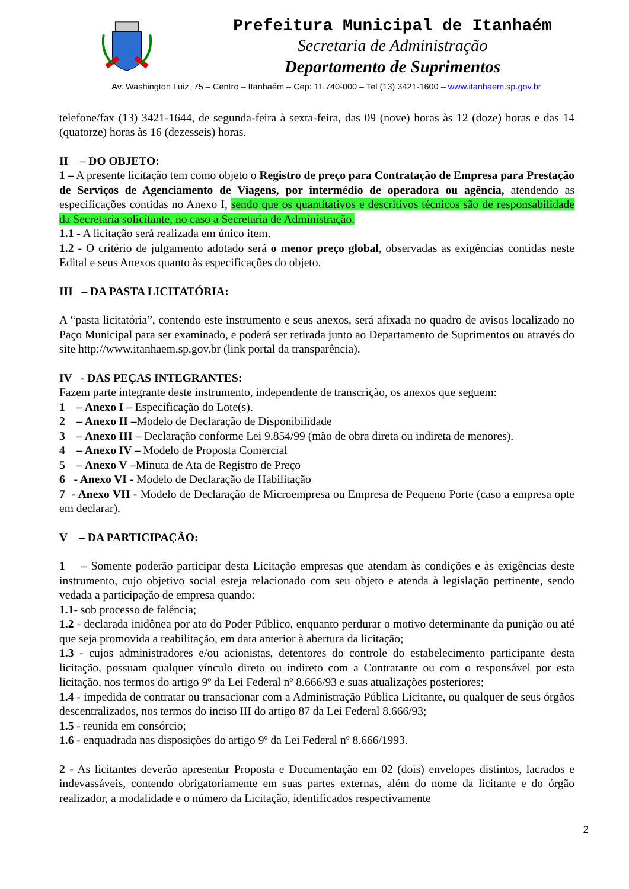Prefeitura Municipal de Itanhaém
Secretaria de Administração
Departamento de Suprimentos
Av. Washington Luiz, 75 – Centro – Itanhaém – Cep: 11.740-000 – Tel (13) 3421-1600 – www.itanhaem.sp.gov.br
telefone/fax (13) 3421-1644, de segunda-feira à sexta-feira, das 09 (nove) horas às 12 (doze) horas e das 14 (quatorze) horas às 16 (dezesseis) horas.
II – DO OBJETO:
1 – A presente licitação tem como objeto o Registro de preço para Contratação de Empresa para Prestação de Serviços de Agenciamento de Viagens, por intermédio de operadora ou agência, atendendo as especificações contidas no Anexo I, sendo que os quantitativos e descritivos técnicos são de responsabilidade da Secretaria solicitante, no caso a Secretaria de Administração.
1.1 - A licitação será realizada em único item.
1.2 - O critério de julgamento adotado será o menor preço global, observadas as exigências contidas neste Edital e seus Anexos quanto às especificações do objeto.
III – DA PASTA LICITATÓRIA:
A “pasta licitatória”, contendo este instrumento e seus anexos, será afixada no quadro de avisos localizado no Paço Municipal para ser examinado, e poderá ser retirada junto ao Departamento de Suprimentos ou através do site http://www.itanhaem.sp.gov.br (link portal da transparência).
IV - DAS PEÇAS INTEGRANTES:
Fazem parte integrante deste instrumento, independente de transcrição, os anexos que seguem:
1 – Anexo I – Especificação do Lote(s).
2 – Anexo II –Modelo de Declaração de Disponibilidade
3 – Anexo III – Declaração conforme Lei 9.854/99 (mão de obra direta ou indireta de menores).
4 – Anexo IV – Modelo de Proposta Comercial
5 – Anexo V –Minuta de Ata de Registro de Preço
6 - Anexo VI - Modelo de Declaração de Habilitação
7 - Anexo VII - Modelo de Declaração de Microempresa ou Empresa de Pequeno Porte (caso a empresa opte em declarar).
V – DA PARTICIPAÇÃO:
1 – Somente poderão participar desta Licitação empresas que atendam às condições e às exigências deste instrumento, cujo objetivo social esteja relacionado com seu objeto e atenda à legislação pertinente, sendo vedada a participação de empresa quando:
1.1- sob processo de falência;
1.2 - declarada inidônea por ato do Poder Público, enquanto perdurar o motivo determinante da punição ou até que seja promovida a reabilitação, em data anterior à abertura da licitação;
1.3 - cujos administradores e/ou acionistas, detentores do controle do estabelecimento participante desta licitação, possuam qualquer vínculo direto ou indireto com a Contratante ou com o responsável por esta licitação, nos termos do artigo 9º da Lei Federal nº 8.666/93 e suas atualizações posteriores;
1.4 - impedida de contratar ou transacionar com a Administração Pública Licitante, ou qualquer de seus órgãos descentralizados, nos termos do inciso III do artigo 87 da Lei Federal 8.666/93;
1.5 - reunida em consórcio;
1.6 - enquadrada nas disposições do artigo 9º da Lei Federal nº 8.666/1993.
2 - As licitantes deverão apresentar Proposta e Documentação em 02 (dois) envelopes distintos, lacrados e indevassáveis, contendo obrigatoriamente em suas partes externas, além do nome da licitante e do órgão realizador, a modalidade e o número da Licitação, identificados respectivamente
2